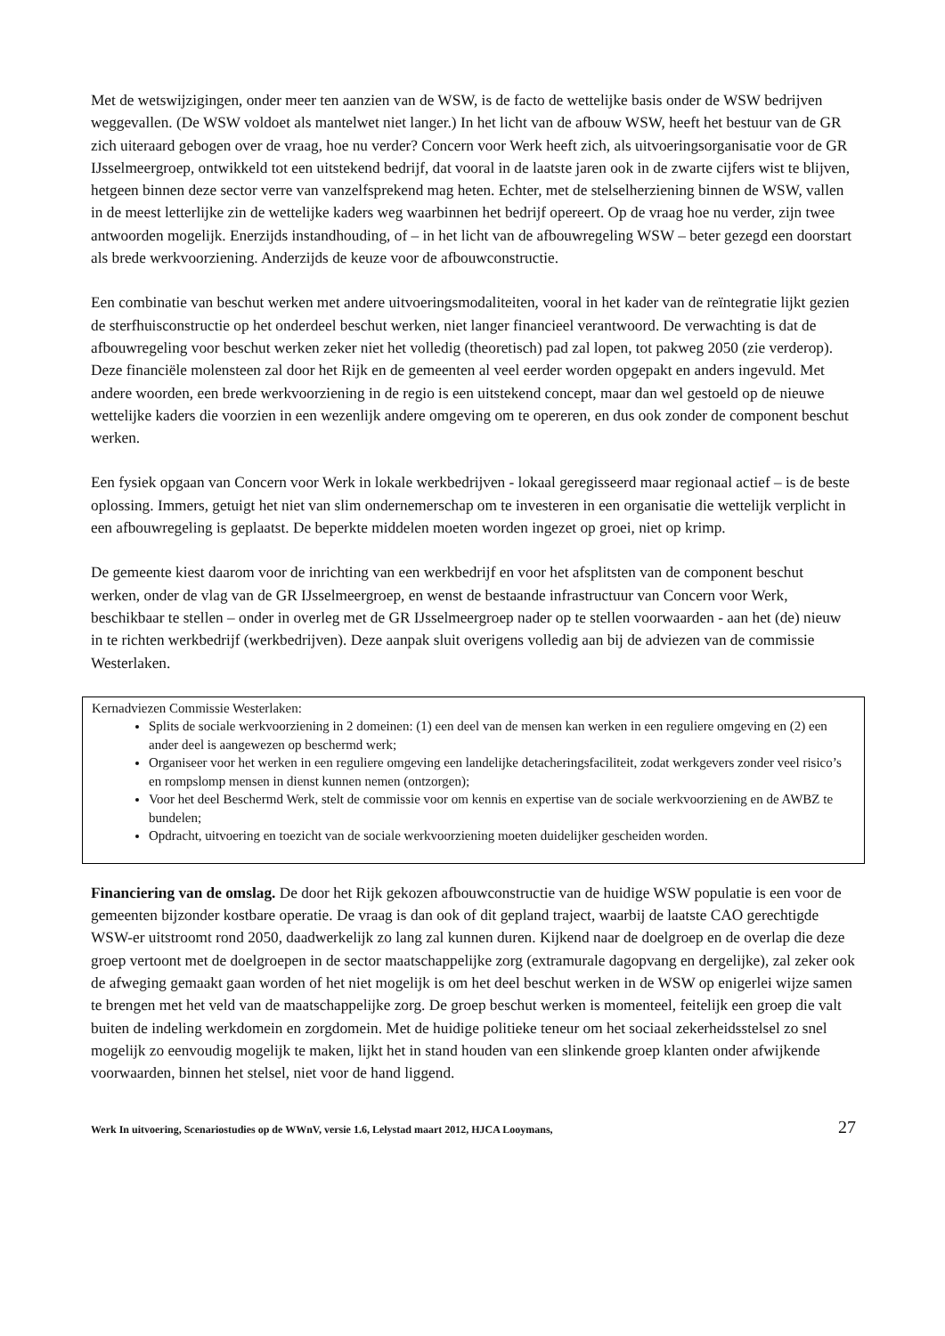Met de wetswijzigingen, onder meer ten aanzien van de WSW, is de facto de wettelijke basis onder de WSW bedrijven weggevallen. (De WSW voldoet als mantelwet niet langer.) In het licht van de afbouw WSW, heeft het bestuur van de GR zich uiteraard gebogen over de vraag, hoe nu verder? Concern voor Werk heeft zich, als uitvoeringsorganisatie voor de GR IJsselmeergroep, ontwikkeld tot een uitstekend bedrijf, dat vooral in de laatste jaren ook in de zwarte cijfers wist te blijven, hetgeen binnen deze sector verre van vanzelfsprekend mag heten. Echter, met de stelselherziening binnen de WSW, vallen in de meest letterlijke zin de wettelijke kaders weg waarbinnen het bedrijf opereert. Op de vraag hoe nu verder, zijn twee antwoorden mogelijk. Enerzijds instandhouding, of – in het licht van de afbouwregeling WSW – beter gezegd een doorstart als brede werkvoorziening. Anderzijds de keuze voor de afbouwconstructie.
Een combinatie van beschut werken met andere uitvoeringsmodaliteiten, vooral in het kader van de reïntegratie lijkt gezien de sterfhuisconstructie op het onderdeel beschut werken, niet langer financieel verantwoord. De verwachting is dat de afbouwregeling voor beschut werken zeker niet het volledig (theoretisch) pad zal lopen, tot pakweg 2050 (zie verderop). Deze financiële molensteen zal door het Rijk en de gemeenten al veel eerder worden opgepakt en anders ingevuld. Met andere woorden, een brede werkvoorziening in de regio is een uitstekend concept, maar dan wel gestoeld op de nieuwe wettelijke kaders die voorzien in een wezenlijk andere omgeving om te opereren, en dus ook zonder de component beschut werken.
Een fysiek opgaan van Concern voor Werk in lokale werkbedrijven - lokaal geregisseerd maar regionaal actief – is de beste oplossing. Immers, getuigt het niet van slim ondernemerschap om te investeren in een organisatie die wettelijk verplicht in een afbouwregeling is geplaatst. De beperkte middelen moeten worden ingezet op groei, niet op krimp.
De gemeente kiest daarom voor de inrichting van een werkbedrijf en voor het afsplitsten van de component beschut werken, onder de vlag van de GR IJsselmeergroep, en wenst de bestaande infrastructuur van Concern voor Werk, beschikbaar te stellen – onder in overleg met de GR IJsselmeergroep nader op te stellen voorwaarden - aan het (de) nieuw in te richten werkbedrijf (werkbedrijven). Deze aanpak sluit overigens volledig aan bij de adviezen van de commissie Westerlaken.
Kernadviezen Commissie Westerlaken:
Splits de sociale werkvoorziening in 2 domeinen: (1) een deel van de mensen kan werken in een reguliere omgeving en (2) een ander deel is aangewezen op beschermd werk;
Organiseer voor het werken in een reguliere omgeving een landelijke detacheringsfaciliteit, zodat werkgevers zonder veel risico’s en rompslomp mensen in dienst kunnen nemen (ontzorgen);
Voor het deel Beschermd Werk, stelt de commissie voor om kennis en expertise van de sociale werkvoorziening en de AWBZ te bundelen;
Opdracht, uitvoering en toezicht van de sociale werkvoorziening moeten duidelijker gescheiden worden.
Financiering van de omslag. De door het Rijk gekozen afbouwconstructie van de huidige WSW populatie is een voor de gemeenten bijzonder kostbare operatie. De vraag is dan ook of dit gepland traject, waarbij de laatste CAO gerechtigde WSW-er uitstroomt rond 2050, daadwerkelijk zo lang zal kunnen duren. Kijkend naar de doelgroep en de overlap die deze groep vertoont met de doelgroepen in de sector maatschappelijke zorg (extramurale dagopvang en dergelijke), zal zeker ook de afweging gemaakt gaan worden of het niet mogelijk is om het deel beschut werken in de WSW op enigerlei wijze samen te brengen met het veld van de maatschappelijke zorg. De groep beschut werken is momenteel, feitelijk een groep die valt buiten de indeling werkdomein en zorgdomein. Met de huidige politieke teneur om het sociaal zekerheidsstelsel zo snel mogelijk zo eenvoudig mogelijk te maken, lijkt het in stand houden van een slinkende groep klanten onder afwijkende voorwaarden, binnen het stelsel, niet voor de hand liggend.
Werk In uitvoering, Scenariostudies op de WWnV, versie 1.6, Lelystad maart 2012, HJCA Looymans, 27